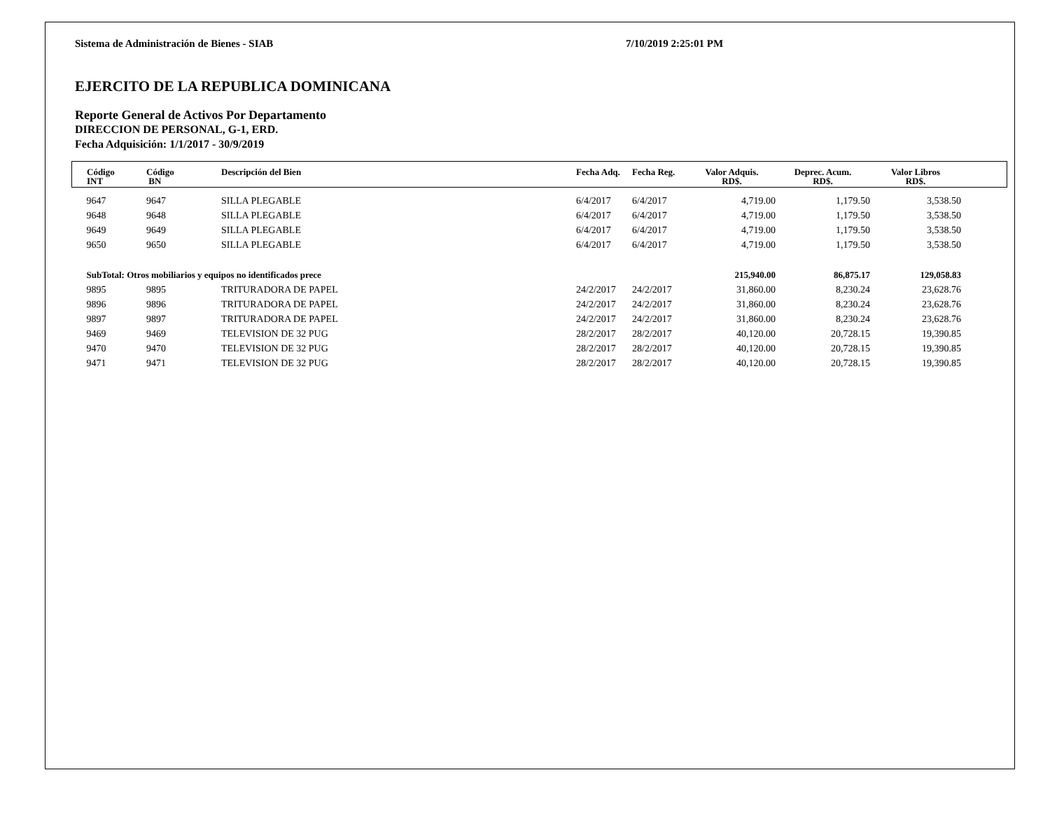Sistema de Administración de Bienes - SIAB 7/10/2019 2:25:01 PM
EJERCITO DE LA REPUBLICA DOMINICANA
Reporte General de Activos Por Departamento
DIRECCION DE PERSONAL, G-1, ERD.
Fecha Adquisición: 1/1/2017 - 30/9/2019
| Código INT | Código BN | Descripción del Bien | Fecha Adq. | Fecha Reg. | Valor Adquis. RD$. | Deprec. Acum. RD$. | Valor Libros RD$. | |
| --- | --- | --- | --- | --- | --- | --- | --- | --- |
| 9647 | 9647 | SILLA PLEGABLE | 6/4/2017 | 6/4/2017 | 4,719.00 | 1,179.50 | 3,538.50 | |
| 9648 | 9648 | SILLA PLEGABLE | 6/4/2017 | 6/4/2017 | 4,719.00 | 1,179.50 | 3,538.50 | |
| 9649 | 9649 | SILLA PLEGABLE | 6/4/2017 | 6/4/2017 | 4,719.00 | 1,179.50 | 3,538.50 | |
| 9650 | 9650 | SILLA PLEGABLE | 6/4/2017 | 6/4/2017 | 4,719.00 | 1,179.50 | 3,538.50 | |
| SubTotal: Otros mobiliarios y equipos no identificados prece | | | | | 215,940.00 | 86,875.17 | 129,058.83 | |
| 9895 | 9895 | TRITURADORA DE PAPEL | 24/2/2017 | 24/2/2017 | 31,860.00 | 8,230.24 | 23,628.76 | |
| 9896 | 9896 | TRITURADORA DE PAPEL | 24/2/2017 | 24/2/2017 | 31,860.00 | 8,230.24 | 23,628.76 | |
| 9897 | 9897 | TRITURADORA DE PAPEL | 24/2/2017 | 24/2/2017 | 31,860.00 | 8,230.24 | 23,628.76 | |
| 9469 | 9469 | TELEVISION DE 32 PUG | 28/2/2017 | 28/2/2017 | 40,120.00 | 20,728.15 | 19,390.85 | |
| 9470 | 9470 | TELEVISION DE 32 PUG | 28/2/2017 | 28/2/2017 | 40,120.00 | 20,728.15 | 19,390.85 | |
| 9471 | 9471 | TELEVISION DE 32 PUG | 28/2/2017 | 28/2/2017 | 40,120.00 | 20,728.15 | 19,390.85 | |